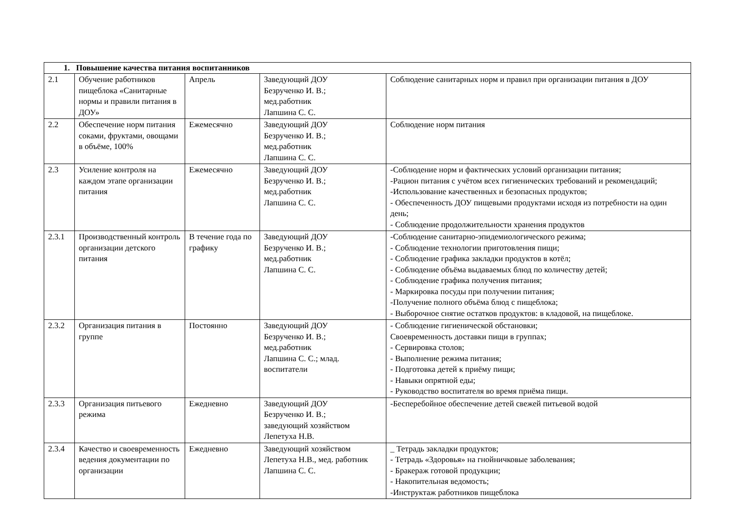| 1. Повышение качества питания воспитанников | | | | |
| 2.1 | Обучение работников пищеблока «Санитарные нормы и правили питания в ДОУ» | Апрель | Заведующий ДОУ Безрученко И. В.; мед.работник Лапшина С. С. | Соблюдение санитарных норм и правил при организации питания в ДОУ |
| 2.2 | Обеспечение норм питания соками, фруктами, овощами в объёме, 100% | Ежемесячно | Заведующий ДОУ Безрученко И. В.; мед.работник Лапшина С. С. | Соблюдение норм питания |
| 2.3 | Усиление контроля на каждом этапе организации питания | Ежемесячно | Заведующий ДОУ Безрученко И. В.; мед.работник Лапшина С. С. | -Соблюдение норм и фактических условий организации питания; -Рацион питания с учётом всех гигиенических требований и рекомендаций; -Использование качественных и безопасных продуктов; - Обеспеченность ДОУ пищевыми продуктами исходя из потребности на один день; - Соблюдение продолжительности хранения продуктов |
| 2.3.1 | Производственный контроль организации детского питания | В течение года по графику | Заведующий ДОУ Безрученко И. В.; мед.работник Лапшина С. С. | -Соблюдение санитарно-эпидемиологического режима; - Соблюдение технологии приготовления пищи; - Соблюдение графика закладки продуктов в котёл; - Соблюдение объёма выдаваемых блюд по количеству детей; - Соблюдение графика получения питания; - Маркировка посуды при получении питания; -Получение полного объёма блюд с пищеблока; - Выборочное снятие остатков продуктов: в кладовой, на пищеблоке. |
| 2.3.2 | Организация питания в группе | Постоянно | Заведующий ДОУ Безрученко И. В.; мед.работник Лапшина С. С.; млад. воспитатели | - Соблюдение гигиенической обстановки; Своевременность доставки пищи в группах; - Сервировка столов; - Выполнение режима питания; - Подготовка детей к приёму пищи; - Навыки опрятной еды; - Руководство воспитателя во время приёма пищи. |
| 2.3.3 | Организация питьевого режима | Ежедневно | Заведующий ДОУ Безрученко И. В.; заведующий хозяйством Лепетуха Н.В. | -Бесперебойное обеспечение детей свежей питьевой водой |
| 2.3.4 | Качество и своевременность ведения документации по организации | Ежедневно | Заведующий хозяйством Лепетуха Н.В., мед. работник Лапшина С. С. | _ Тетрадь закладки продуктов; - Тетрадь «Здоровья» на гнойничковые заболевания; - Бракераж готовой продукции; - Накопительная ведомость; -Инструктаж работников пищеблока |